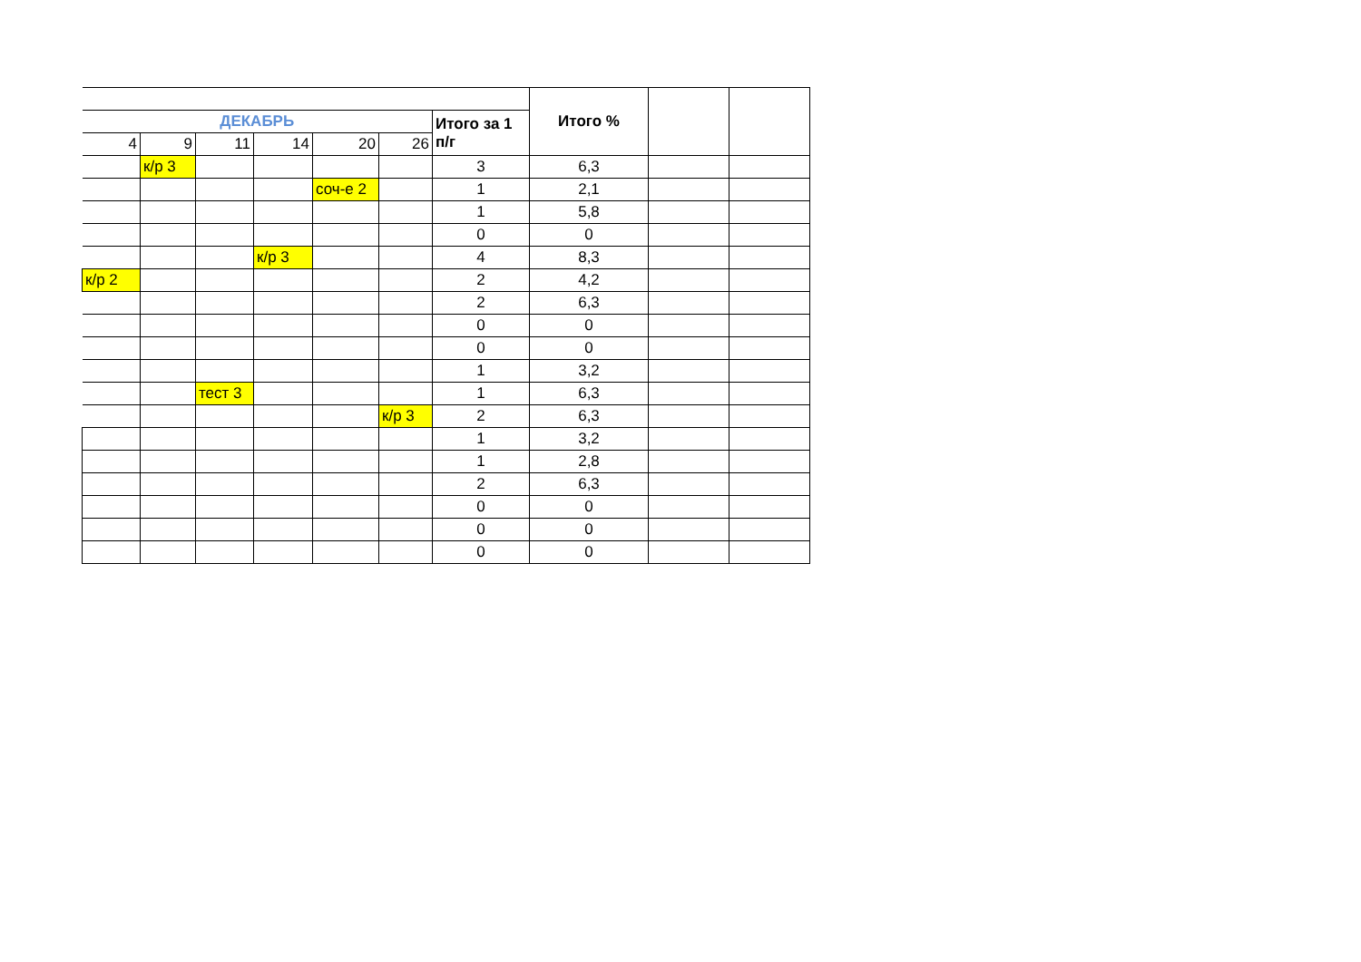| | | | | | | | Итого % | | |
| ДЕКАБРЬ | | | | | | Итого за 1 п/г | | | |
| 4 | 9 | 11 | 14 | 20 | 26 | | | | |
| | к/р 3 | | | | | 3 | 6,3 | | |
| | | | | соч-е 2 | | 1 | 2,1 | | |
| | | | | | | 1 | 5,8 | | |
| | | | | | | 0 | 0 | | |
| | | | к/р 3 | | | 4 | 8,3 | | |
| к/р 2 | | | | | | 2 | 4,2 | | |
| | | | | | | 2 | 6,3 | | |
| | | | | | | 0 | 0 | | |
| | | | | | | 0 | 0 | | |
| | | | | | | 1 | 3,2 | | |
| | | тест 3 | | | | 1 | 6,3 | | |
| | | | | | к/р 3 | 2 | 6,3 | | |
| | | | | | | 1 | 3,2 | | |
| | | | | | | 1 | 2,8 | | |
| | | | | | | 2 | 6,3 | | |
| | | | | | | 0 | 0 | | |
| | | | | | | 0 | 0 | | |
| | | | | | | 0 | 0 | | |